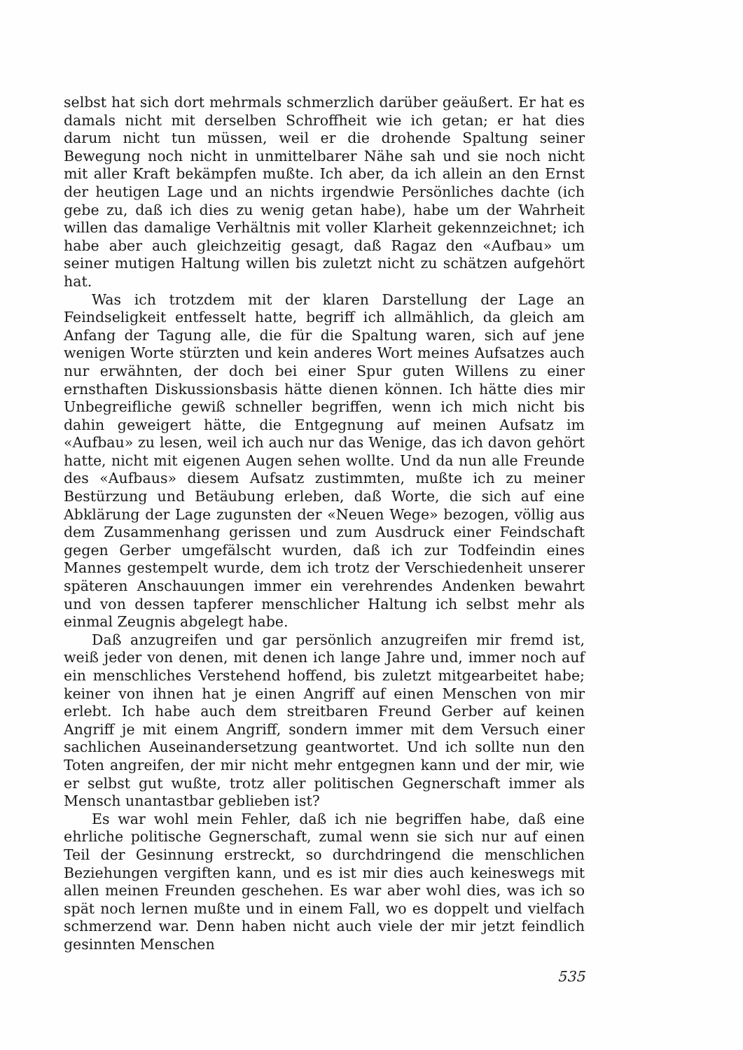selbst hat sich dort mehrmals schmerzlich darüber geäußert. Er hat es damals nicht mit derselben Schroffheit wie ich getan; er hat dies darum nicht tun müssen, weil er die drohende Spaltung seiner Bewegung noch nicht in unmittelbarer Nähe sah und sie noch nicht mit aller Kraft bekämpfen mußte. Ich aber, da ich allein an den Ernst der heutigen Lage und an nichts irgendwie Persönliches dachte (ich gebe zu, daß ich dies zu wenig getan habe), habe um der Wahrheit willen das damalige Verhältnis mit voller Klarheit gekennzeichnet; ich habe aber auch gleichzeitig gesagt, daß Ragaz den «Aufbau» um seiner mutigen Haltung willen bis zuletzt nicht zu schätzen aufgehört hat.
Was ich trotzdem mit der klaren Darstellung der Lage an Feindseligkeit entfesselt hatte, begriff ich allmählich, da gleich am Anfang der Tagung alle, die für die Spaltung waren, sich auf jene wenigen Worte stürzten und kein anderes Wort meines Aufsatzes auch nur erwähnten, der doch bei einer Spur guten Willens zu einer ernsthaften Diskussionsbasis hätte dienen können. Ich hätte dies mir Unbegreifliche gewiß schneller begriffen, wenn ich mich nicht bis dahin geweigert hätte, die Entgegnung auf meinen Aufsatz im «Aufbau» zu lesen, weil ich auch nur das Wenige, das ich davon gehört hatte, nicht mit eigenen Augen sehen wollte. Und da nun alle Freunde des «Aufbaus» diesem Aufsatz zustimmten, mußte ich zu meiner Bestürzung und Betäubung erleben, daß Worte, die sich auf eine Abklärung der Lage zugunsten der «Neuen Wege» bezogen, völlig aus dem Zusammenhang gerissen und zum Ausdruck einer Feindschaft gegen Gerber umgefälscht wurden, daß ich zur Todfeindin eines Mannes gestempelt wurde, dem ich trotz der Verschiedenheit unserer späteren Anschauungen immer ein verehrendes Andenken bewahrt und von dessen tapferer menschlicher Haltung ich selbst mehr als einmal Zeugnis abgelegt habe.
Daß anzugreifen und gar persönlich anzugreifen mir fremd ist, weiß jeder von denen, mit denen ich lange Jahre und, immer noch auf ein menschliches Verstehend hoffend, bis zuletzt mitgearbeitet habe; keiner von ihnen hat je einen Angriff auf einen Menschen von mir erlebt. Ich habe auch dem streitbaren Freund Gerber auf keinen Angriff je mit einem Angriff, sondern immer mit dem Versuch einer sachlichen Auseinandersetzung geantwortet. Und ich sollte nun den Toten angreifen, der mir nicht mehr entgegnen kann und der mir, wie er selbst gut wußte, trotz aller politischen Gegnerschaft immer als Mensch unantastbar geblieben ist?
Es war wohl mein Fehler, daß ich nie begriffen habe, daß eine ehrliche politische Gegnerschaft, zumal wenn sie sich nur auf einen Teil der Gesinnung erstreckt, so durchdringend die menschlichen Beziehungen vergiften kann, und es ist mir dies auch keineswegs mit allen meinen Freunden geschehen. Es war aber wohl dies, was ich so spät noch lernen mußte und in einem Fall, wo es doppelt und vielfach schmerzend war. Denn haben nicht auch viele der mir jetzt feindlich gesinnten Menschen
535